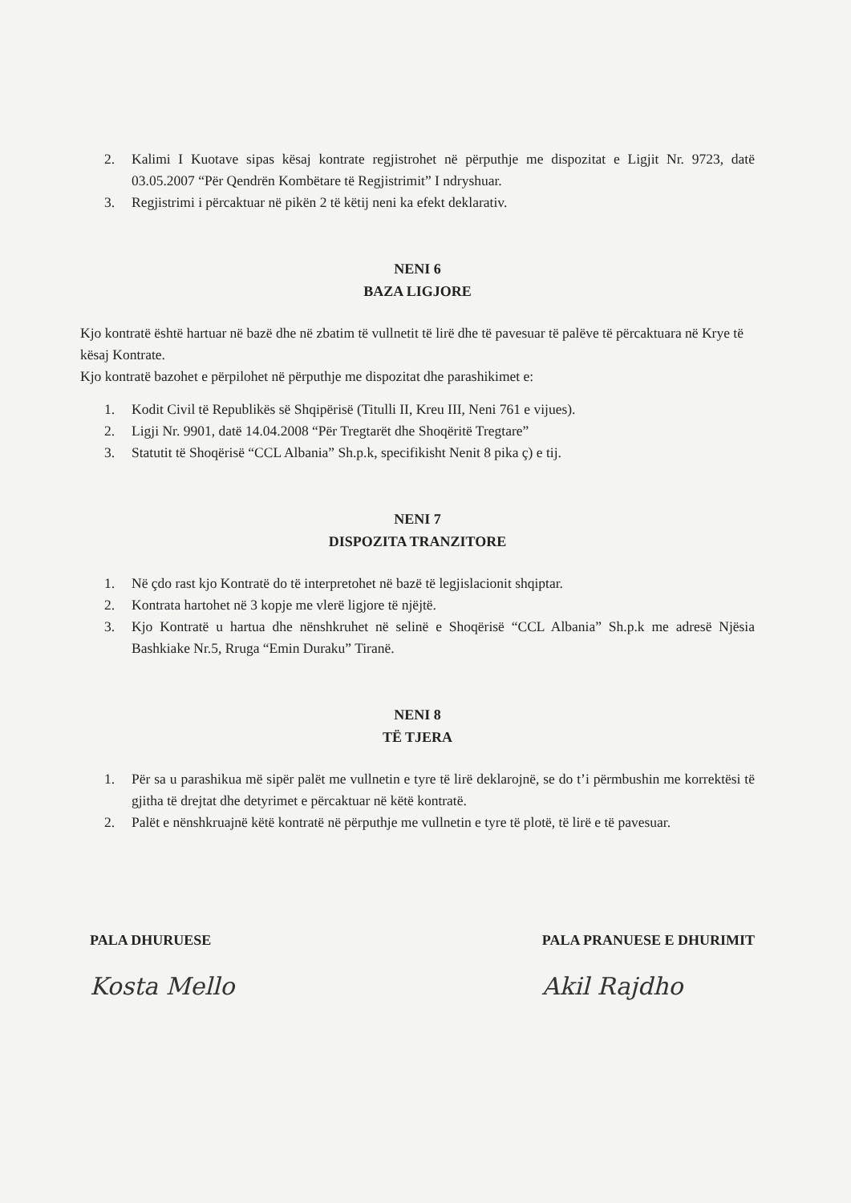2. Kalimi I Kuotave sipas kësaj kontrate regjistrohet në përputhje me dispozitat e Ligjit Nr. 9723, datë 03.05.2007 “Për Qendrën Kombëtare të Regjistrimit” I ndryshuar.
3. Regjistrimi i përcaktuar në pikën 2 të këtij neni ka efekt deklarativ.
NENI 6
BAZA LIGJORE
Kjo kontratë është hartuar në bazë dhe në zbatim të vullnetit të lirë dhe të pavesuar të palëve të përcaktuara në Krye të kësaj Kontrate.
Kjo kontratë bazohet e përpilohet në përputhje me dispozitat dhe parashikimet e:
1. Kodit Civil të Republikës së Shqipërisë (Titulli II, Kreu III, Neni 761 e vijues).
2. Ligji Nr. 9901, datë 14.04.2008 “Për Tregtarët dhe Shoqëritë Tregtare”
3. Statutit të Shoqërisë “CCL Albania” Sh.p.k, specifikisht Nenit 8 pika ç) e tij.
NENI 7
DISPOZITA TRANZITORE
1. Në çdo rast kjo Kontratë do të interpretohet në bazë të legjislacionit shqiptar.
2. Kontrata hartohet në 3 kopje me vlerë ligjore të njëjtë.
3. Kjo Kontratë u hartua dhe nënshkruhet në selinë e Shoqërisë “CCL Albania” Sh.p.k me adresë Njësia Bashkiake Nr.5, Rruga “Emin Duraku” Tiranë.
NENI 8
TË TJERA
1. Për sa u parashikua më sipër palët me vullnetin e tyre të lirë deklarojnë, se do t’i përmbushin me korrektësi të gjitha të drejtat dhe detyrimet e përcaktuar në këtë kontratë.
2. Palët e nënshkruajnë këtë kontratë në përputhje me vullnetin e tyre të plotë, të lirë e të pavesuar.
PALA DHURUESE
Kosta Mello
PALA PRANUESE E DHURIMIT
Akil Rajdho